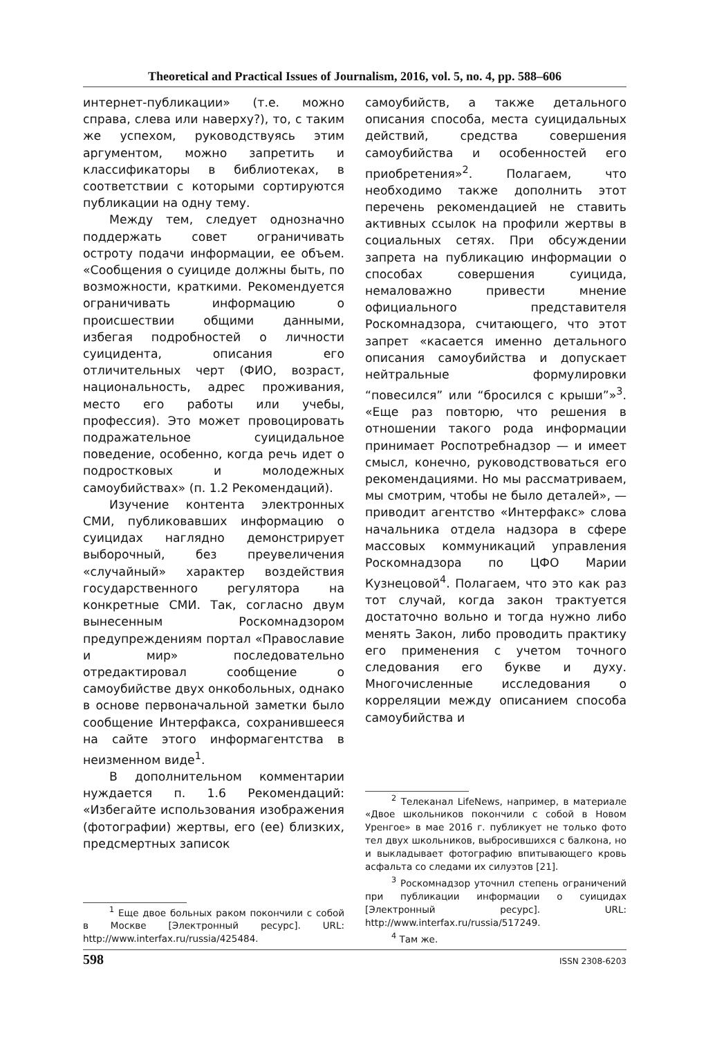Theoretical and Practical Issues of Journalism, 2016, vol. 5, no. 4, pp. 588–606
интернет-публикации» (т.е. можно справа, слева или наверху?), то, с таким же успехом, руководствуясь этим аргументом, можно запретить и классификаторы в библиотеках, в соответствии с которыми сортируются публикации на одну тему.
Между тем, следует однозначно поддержать совет ограничивать остроту подачи информации, ее объем. «Сообщения о суициде должны быть, по возможности, краткими. Рекомендуется ограничивать информацию о происшествии общими данными, избегая подробностей о личности суицидента, описания его отличительных черт (ФИО, возраст, национальность, адрес проживания, место его работы или учебы, профессия). Это может провоцировать подражательное суицидальное поведение, особенно, когда речь идет о подростковых и молодежных самоубийствах» (п. 1.2 Рекомендаций).
Изучение контента электронных СМИ, публиковавших информацию о суицидах наглядно демонстрирует выборочный, без преувеличения «случайный» характер воздействия государственного регулятора на конкретные СМИ. Так, согласно двум вынесенным Роскомнадзором предупреждениям портал «Православие и мир» последовательно отредактировал сообщение о самоубийстве двух онкобольных, однако в основе первоначальной заметки было сообщение Интерфакса, сохранившееся на сайте этого информагентства в неизменном виде<sup>1</sup>.
В дополнительном комментарии нуждается п. 1.6 Рекомендаций: «Избегайте использования изображения (фотографии) жертвы, его (ее) близких, предсмертных записок
<sup>1</sup> Еще двое больных раком покончили с собой в Москве [Электронный ресурс]. URL: http://www.interfax.ru/russia/425484.
самоубийств, а также детального описания способа, места суицидальных действий, средства совершения самоубийства и особенностей его приобретения»<sup>2</sup>. Полагаем, что необходимо также дополнить этот перечень рекомендацией не ставить активных ссылок на профили жертвы в социальных сетях. При обсуждении запрета на публикацию информации о способах совершения суицида, немаловажно привести мнение официального представителя Роскомнадзора, считающего, что этот запрет «касается именно детального описания самоубийства и допускает нейтральные формулировки “повесился” или “бросился с крыши”»<sup>3</sup>. «Еще раз повторю, что решения в отношении такого рода информации принимает Роспотребнадзор — и имеет смысл, конечно, руководствоваться его рекомендациями. Но мы рассматриваем, мы смотрим, чтобы не было деталей», — приводит агентство «Интерфакс» слова начальника отдела надзора в сфере массовых коммуникаций управления Роскомнадзора по ЦФО Марии Кузнецовой<sup>4</sup>. Полагаем, что это как раз тот случай, когда закон трактуется достаточно вольно и тогда нужно либо менять Закон, либо проводить практику его применения с учетом точного следования его букве и духу. Многочисленные исследования о корреляции между описанием способа самоубийства и
<sup>2</sup> Телеканал LifeNews, например, в материале «Двое школьников покончили с собой в Новом Уренгое» в мае 2016 г. публикует не только фото тел двух школьников, выбросившихся с балкона, но и выкладывает фотографию впитывающего кровь асфальта со следами их силуэтов [21].
<sup>3</sup> Роскомнадзор уточнил степень ограничений при публикации информации о суицидах [Электронный ресурс]. URL: http://www.interfax.ru/russia/517249.
<sup>4</sup> Там же.
598 ISSN 2308-6203